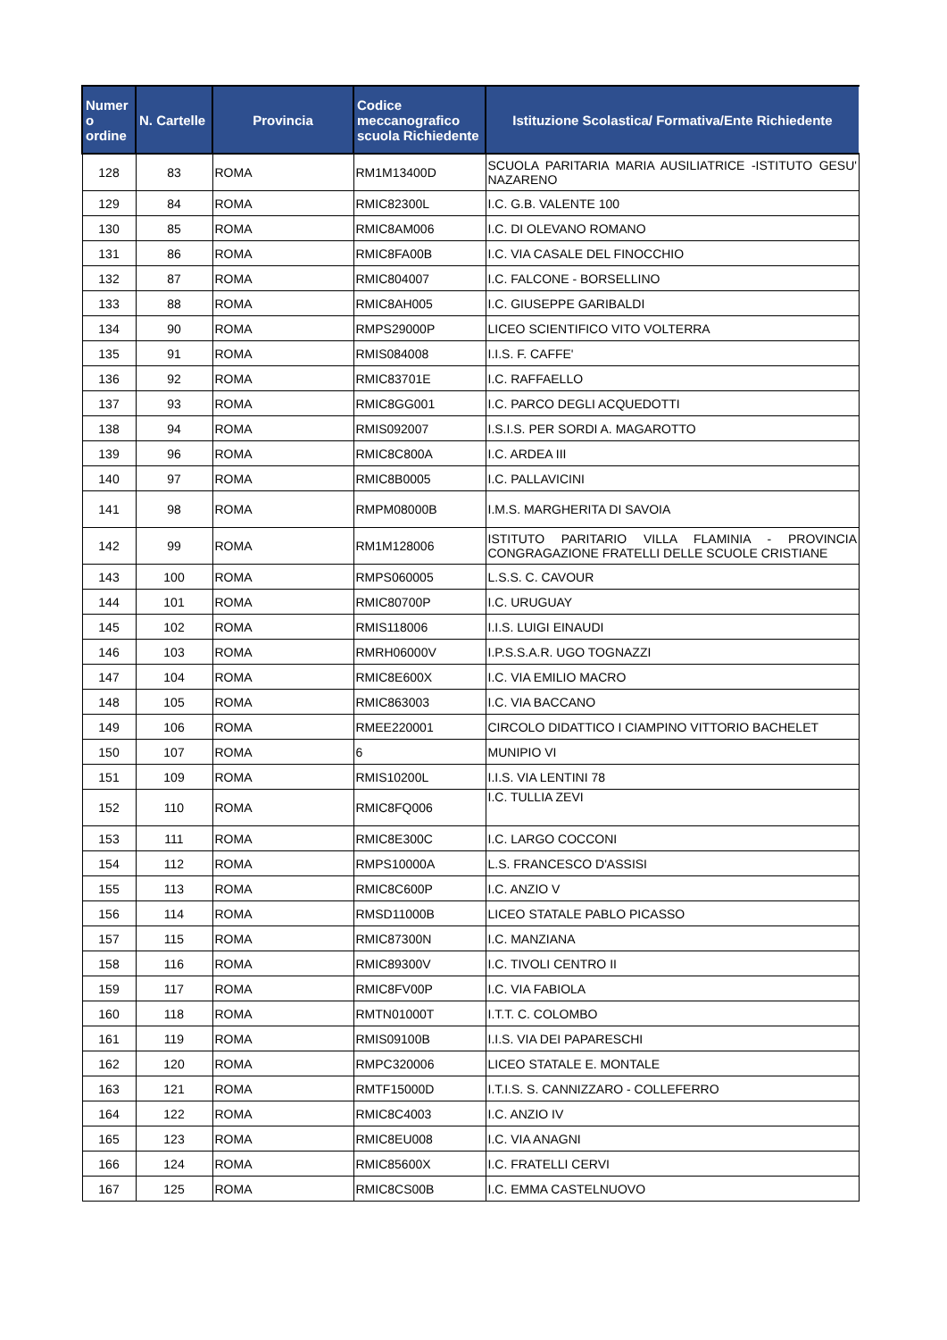| Numer o ordine | N. Cartelle | Provincia | Codice meccanografico scuola Richiedente | Istituzione Scolastica/ Formativa/Ente Richiedente |
| --- | --- | --- | --- | --- |
| 128 | 83 | ROMA | RM1M13400D | SCUOLA PARITARIA MARIA AUSILIATRICE -ISTITUTO GESU' NAZARENO |
| 129 | 84 | ROMA | RMIC82300L | I.C. G.B. VALENTE 100 |
| 130 | 85 | ROMA | RMIC8AM006 | I.C. DI OLEVANO ROMANO |
| 131 | 86 | ROMA | RMIC8FA00B | I.C. VIA CASALE DEL FINOCCHIO |
| 132 | 87 | ROMA | RMIC804007 | I.C. FALCONE - BORSELLINO |
| 133 | 88 | ROMA | RMIC8AH005 | I.C. GIUSEPPE GARIBALDI |
| 134 | 90 | ROMA | RMPS29000P | LICEO SCIENTIFICO VITO VOLTERRA |
| 135 | 91 | ROMA | RMIS084008 | I.I.S. F. CAFFE' |
| 136 | 92 | ROMA | RMIC83701E | I.C. RAFFAELLO |
| 137 | 93 | ROMA | RMIC8GG001 | I.C. PARCO DEGLI ACQUEDOTTI |
| 138 | 94 | ROMA | RMIS092007 | I.S.I.S. PER SORDI A. MAGAROTTO |
| 139 | 96 | ROMA | RMIC8C800A | I.C. ARDEA III |
| 140 | 97 | ROMA | RMIC8B0005 | I.C. PALLAVICINI |
| 141 | 98 | ROMA | RMPM08000B | I.M.S. MARGHERITA DI SAVOIA |
| 142 | 99 | ROMA | RM1M128006 | ISTITUTO PARITARIO VILLA FLAMINIA - PROVINCIA CONGRAGAZIONE FRATELLI DELLE SCUOLE CRISTIANE |
| 143 | 100 | ROMA | RMPS060005 | L.S.S. C. CAVOUR |
| 144 | 101 | ROMA | RMIC80700P | I.C. URUGUAY |
| 145 | 102 | ROMA | RMIS118006 | I.I.S. LUIGI EINAUDI |
| 146 | 103 | ROMA | RMRH06000V | I.P.S.S.A.R. UGO TOGNAZZI |
| 147 | 104 | ROMA | RMIC8E600X | I.C. VIA EMILIO MACRO |
| 148 | 105 | ROMA | RMIC863003 | I.C. VIA BACCANO |
| 149 | 106 | ROMA | RMEE220001 | CIRCOLO DIDATTICO I CIAMPINO VITTORIO BACHELET |
| 150 | 107 | ROMA | 6 | MUNIPIO VI |
| 151 | 109 | ROMA | RMIS10200L | I.I.S. VIA LENTINI 78 |
| 152 | 110 | ROMA | RMIC8FQ006 | I.C. TULLIA ZEVI |
| 153 | 111 | ROMA | RMIC8E300C | I.C. LARGO COCCONI |
| 154 | 112 | ROMA | RMPS10000A | L.S. FRANCESCO D'ASSISI |
| 155 | 113 | ROMA | RMIC8C600P | I.C. ANZIO V |
| 156 | 114 | ROMA | RMSD11000B | LICEO STATALE PABLO PICASSO |
| 157 | 115 | ROMA | RMIC87300N | I.C. MANZIANA |
| 158 | 116 | ROMA | RMIC89300V | I.C. TIVOLI CENTRO II |
| 159 | 117 | ROMA | RMIC8FV00P | I.C. VIA FABIOLA |
| 160 | 118 | ROMA | RMTN01000T | I.T.T. C. COLOMBO |
| 161 | 119 | ROMA | RMIS09100B | I.I.S. VIA DEI PAPARESCHI |
| 162 | 120 | ROMA | RMPC320006 | LICEO STATALE E. MONTALE |
| 163 | 121 | ROMA | RMTF15000D | I.T.I.S. S. CANNIZZARO - COLLEFERRO |
| 164 | 122 | ROMA | RMIC8C4003 | I.C. ANZIO IV |
| 165 | 123 | ROMA | RMIC8EU008 | I.C. VIA ANAGNI |
| 166 | 124 | ROMA | RMIC85600X | I.C. FRATELLI CERVI |
| 167 | 125 | ROMA | RMIC8CS00B | I.C. EMMA CASTELNUOVO |